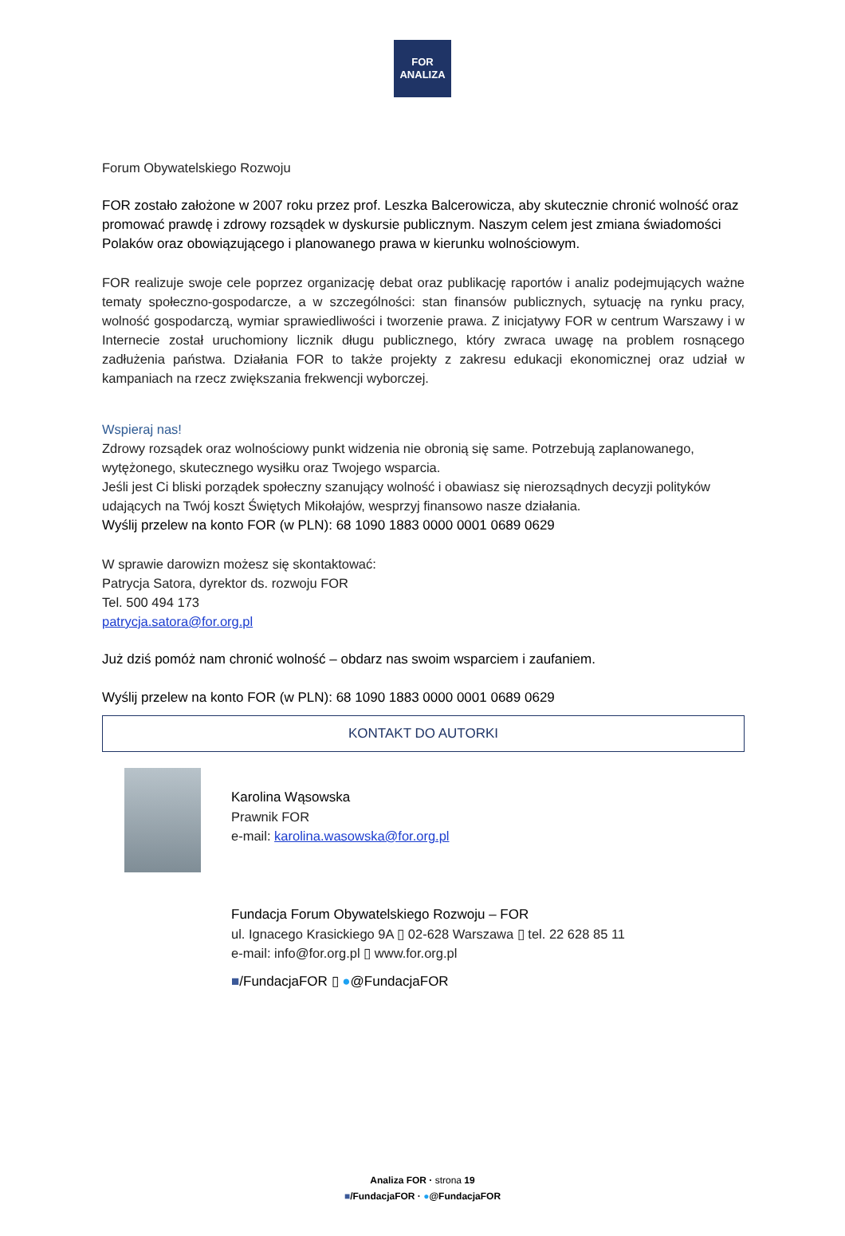FOR
ANALIZA
Forum Obywatelskiego Rozwoju
FOR zostało założone w 2007 roku przez prof. Leszka Balcerowicza, aby skutecznie chronić wolność oraz promować prawdę i zdrowy rozsądek w dyskursie publicznym. Naszym celem jest zmiana świadomości Polaków oraz obowiązującego i planowanego prawa w kierunku wolnościowym.
FOR realizuje swoje cele poprzez organizację debat oraz publikację raportów i analiz podejmujących ważne tematy społeczno-gospodarcze, a w szczególności: stan finansów publicznych, sytuację na rynku pracy, wolność gospodarczą, wymiar sprawiedliwości i tworzenie prawa. Z inicjatywy FOR w centrum Warszawy i w Internecie został uruchomiony licznik długu publicznego, który zwraca uwagę na problem rosnącego zadłużenia państwa. Działania FOR to także projekty z zakresu edukacji ekonomicznej oraz udział w kampaniach na rzecz zwiększania frekwencji wyborczej.
Wspieraj nas!
Zdrowy rozsądek oraz wolnościowy punkt widzenia nie obronią się same. Potrzebują zaplanowanego, wytężonego, skutecznego wysiłku oraz Twojego wsparcia.
Jeśli jest Ci bliski porządek społeczny szanujący wolność i obawiasz się nierozsądnych decyzji polityków udających na Twój koszt Świętych Mikołajów, wesprzyj finansowo nasze działania.
Wyślij przelew na konto FOR (w PLN): 68 1090 1883 0000 0001 0689 0629
W sprawie darowizn możesz się skontaktować:
Patrycja Satora, dyrektor ds. rozwoju FOR
Tel. 500 494 173
patrycja.satora@for.org.pl
Już dziś pomóż nam chronić wolność – obdarz nas swoim wsparciem i zaufaniem.
Wyślij przelew na konto FOR (w PLN): 68 1090 1883 0000 0001 0689 0629
KONTAKT DO AUTORKI
Karolina Wąsowska
Prawnik FOR
e-mail: karolina.wasowska@for.org.pl
Fundacja Forum Obywatelskiego Rozwoju – FOR
ul. Ignacego Krasickiego 9A ▯ 02-628 Warszawa ▯ tel. 22 628 85 11
e-mail: info@for.org.pl ▯ www.for.org.pl
■/FundacjaFOR ▯ ●@FundacjaFOR
Analiza FOR · strona 19
■/FundacjaFOR · ●@FundacjaFOR